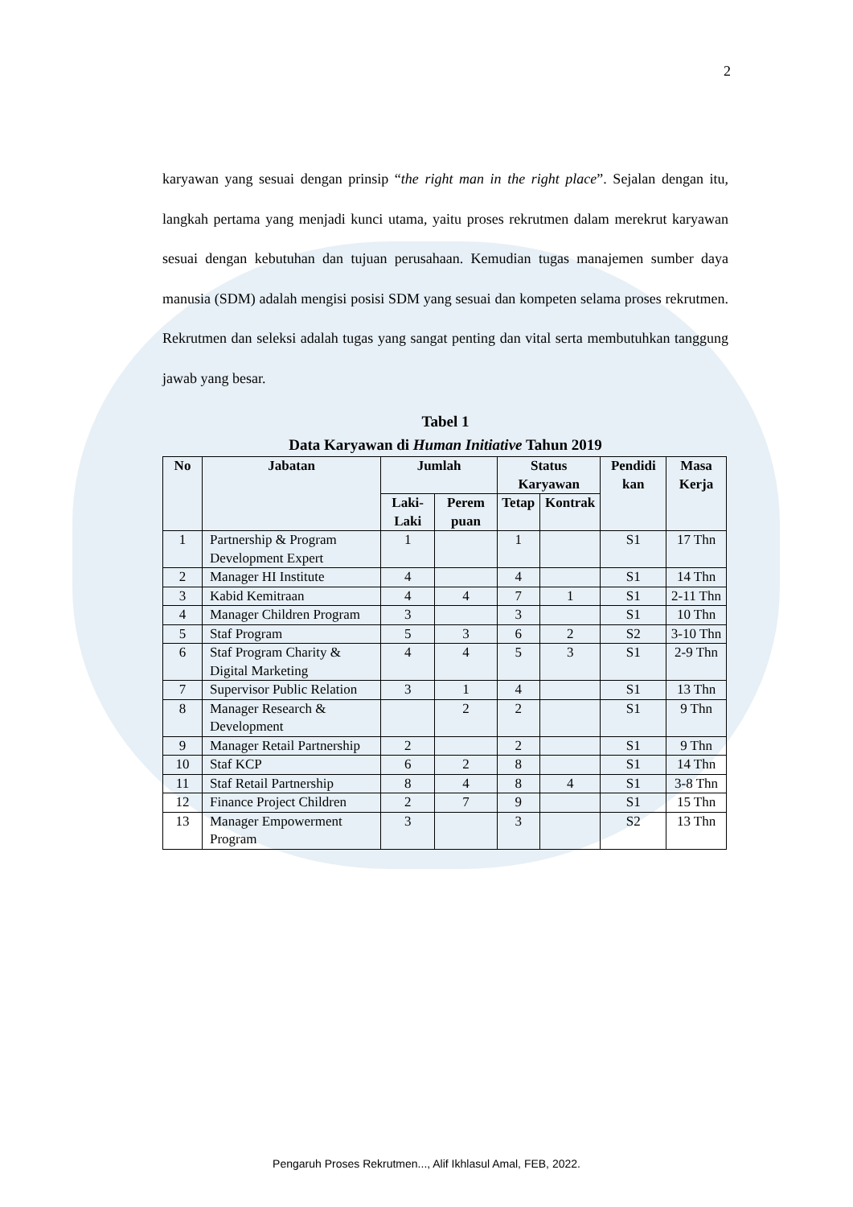2
karyawan yang sesuai dengan prinsip “the right man in the right place”. Sejalan dengan itu, langkah pertama yang menjadi kunci utama, yaitu proses rekrutmen dalam merekrut karyawan sesuai dengan kebutuhan dan tujuan perusahaan. Kemudian tugas manajemen sumber daya manusia (SDM) adalah mengisi posisi SDM yang sesuai dan kompeten selama proses rekrutmen. Rekrutmen dan seleksi adalah tugas yang sangat penting dan vital serta membutuhkan tanggung jawab yang besar.
Tabel 1
Data Karyawan di Human Initiative Tahun 2019
| No | Jabatan | Jumlah | | Status Karyawan | | Pendidi kan | Masa Kerja |
| --- | --- | --- | --- | --- | --- | --- | --- |
| | | Laki-Laki | Perem puan | Tetap | Kontrak | | |
| 1 | Partnership & Program Development Expert | 1 | | 1 | | S1 | 17 Thn |
| 2 | Manager HI Institute | 4 | | 4 | | S1 | 14 Thn |
| 3 | Kabid Kemitraan | 4 | 4 | 7 | 1 | S1 | 2-11 Thn |
| 4 | Manager Children Program | 3 | | 3 | | S1 | 10 Thn |
| 5 | Staf Program | 5 | 3 | 6 | 2 | S2 | 3-10 Thn |
| 6 | Staf Program Charity & Digital Marketing | 4 | 4 | 5 | 3 | S1 | 2-9 Thn |
| 7 | Supervisor Public Relation | 3 | 1 | 4 | | S1 | 13 Thn |
| 8 | Manager Research & Development | | 2 | 2 | | S1 | 9 Thn |
| 9 | Manager Retail Partnership | 2 | | 2 | | S1 | 9 Thn |
| 10 | Staf KCP | 6 | 2 | 8 | | S1 | 14 Thn |
| 11 | Staf Retail Partnership | 8 | 4 | 8 | 4 | S1 | 3-8 Thn |
| 12 | Finance Project Children | 2 | 7 | 9 | | S1 | 15 Thn |
| 13 | Manager Empowerment Program | 3 | | 3 | | S2 | 13 Thn |
Pengaruh Proses Rekrutmen..., Alif Ikhlasul Amal, FEB, 2022.